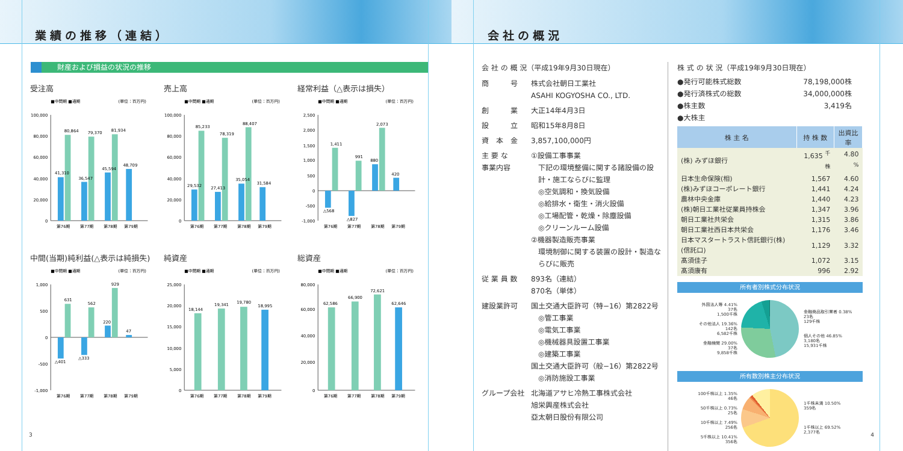業績の推移（連結）
財産および損益の状況の推移
受注高
■中間期 ■通期
(単位：百万円)
0
20,000
40,000
60,000
80,000
100,000
41,310
80,864
36,547
79,370
45,594
81,934
48,709
第76期
第77期
第78期
第79期
売上高
■中間期 ■通期
(単位：百万円)
0
20,000
40,000
60,000
80,000
100,000
29,532
85,233
27,413
78,319
35,054
88,407
31,584
第76期
第77期
第78期
第79期
経常利益（△表示は損失）
■中間期 ■通期
(単位：百万円)
2,500
2,000
1,500
1,000
500
0
-500
-1,000
△568
1,411
△827
991
880
2,073
420
第76期
第77期
第78期
第79期
中間(当期)純利益(△表示は純損失)
■中間期 ■通期
(単位：百万円)
1,000
500
0
-500
-1,000
△401
631
△333
562
220
929
47
第76期
第77期
第78期
第79期
純資産
■中間期 ■通期
(単位：百万円)
0
5,000
10,000
15,000
20,000
25,000
18,144
19,341
19,780
18,995
第76期
第77期
第78期
第79期
総資産
■中間期 ■通期
(単位：百万円)
0
20,000
40,000
60,000
80,000
62,586
66,900
72,621
62,646
第76期
第77期
第78期
第79期
3
会社の概況
会 社 の 概 況（平成19年9月30日現在）
商　　　号 株式会社朝日工業社
ASAHI KOGYOSHA CO., LTD.
創　　　業 大正14年4月3日
設　　　立 昭和15年8月8日
資　本　金 3,857,100,000円
主 要 な
事業内容
①設備工事事業
下記の環境整備に関する諸設備の設計・施工ならびに監理
◎空気調和・換気設備
◎給排水・衛生・消火設備
◎工場配管・乾燥・除塵設備
◎クリーンルーム設備
②機器製造販売事業
環境制御に関する装置の設計・製造ならびに販売
従 業 員 数 893名（連結）
870名（単体）
建設業許可 国土交通大臣許可（特−16）第2822号
◎管工事業
◎電気工事業
◎機械器具設置工事業
◎建築工事業
国土交通大臣許可（般−16）第2822号
◎消防施設工事業
グループ会社 北海道アサヒ冷熱工事株式会社
旭栄興産株式会社
亞太朝日股份有限公司
株 式 の 状 況（平成19年9月30日現在）
●発行可能株式総数 78,198,000株
●発行済株式の総数 34,000,000株
●株主数 3,419名
●大株主
| 株 主 名 | 持 株 数 | 出資比率 |
| --- | --- | --- |
| (株) みずほ銀行 | 1,635 <sup>千株</sup> | 4.80 <sup>%</sup> |
| 日本生命保険(相) | 1,567 | 4.60 |
| (株)みずほコーポレート銀行 | 1,441 | 4.24 |
| 農林中央金庫 | 1,440 | 4.23 |
| (株)朝日工業社従業員持株会 | 1,347 | 3.96 |
| 朝日工業社共栄会 | 1,315 | 3.86 |
| 朝日工業社西日本共栄会 | 1,176 | 3.46 |
| 日本マスタートラスト信託銀行(株)(信託口) | 1,129 | 3.32 |
| 髙須佳子 | 1,072 | 3.15 |
| 髙須康有 | 996 | 2.92 |
所有者別株式分布状況
外国法人等 4.41%
37名
1,500千株
その他法人 19.36%
142名
6,582千株
金融機関 29.00%
37名
9,858千株
金融商品取引業者 0.38%
23名
129千株
個人その他 46.85%
3,180名
15,931千株
所有数別株主分布状況
100千株以上 1.35%
46名
50千株以上 0.73%
25名
10千株以上 7.49%
256名
5千株以上 10.41%
356名
1千株未満 10.50%
359名
1千株以上 69.52%
2,377名
4